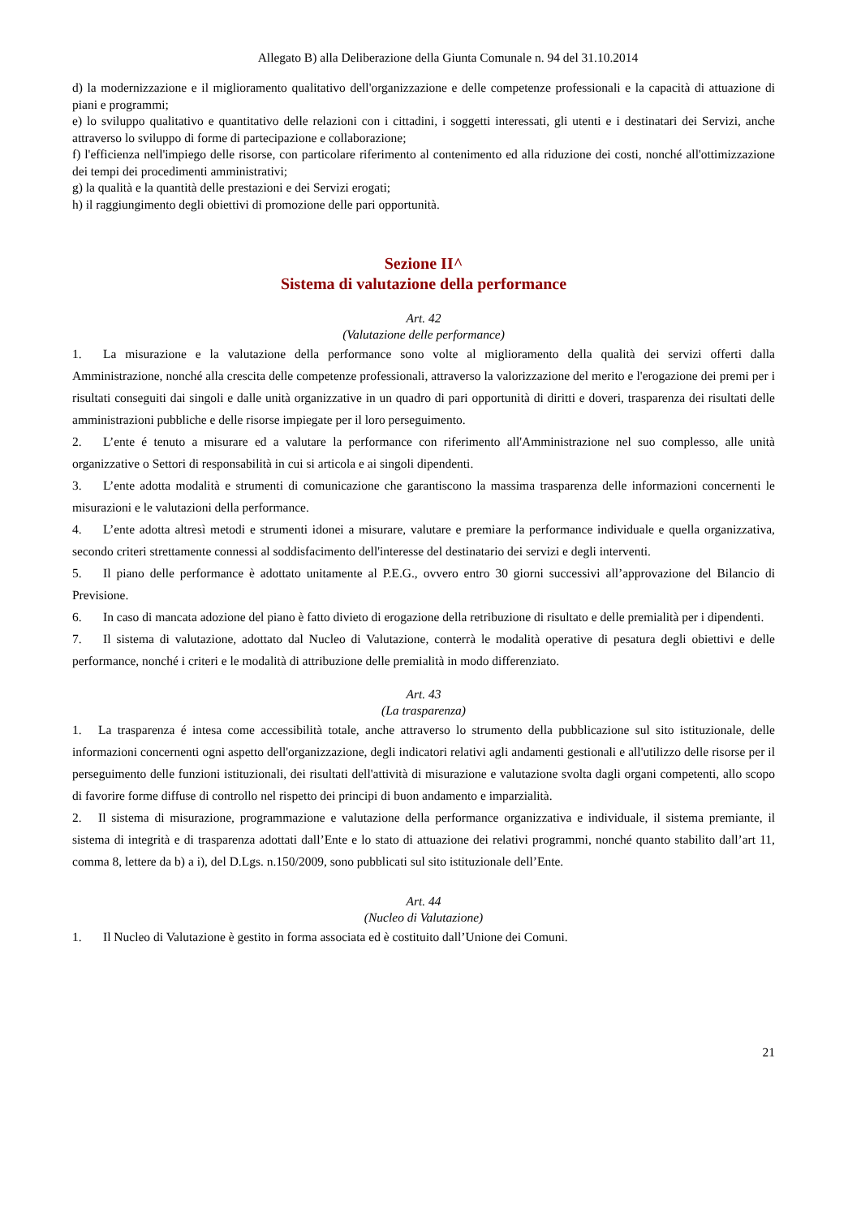Allegato B) alla Deliberazione della Giunta Comunale n. 94 del 31.10.2014
d) la modernizzazione e il miglioramento qualitativo dell'organizzazione e delle competenze professionali e la capacità di attuazione di piani e programmi;
e) lo sviluppo qualitativo e quantitativo delle relazioni con i cittadini, i soggetti interessati, gli utenti e i destinatari dei Servizi, anche attraverso lo sviluppo di forme di partecipazione e collaborazione;
f) l'efficienza nell'impiego delle risorse, con particolare riferimento al contenimento ed alla riduzione dei costi, nonché all'ottimizzazione dei tempi dei procedimenti amministrativi;
g) la qualità e la quantità delle prestazioni e dei Servizi erogati;
h) il raggiungimento degli obiettivi di promozione delle pari opportunità.
Sezione II^
Sistema di valutazione della performance
Art. 42
(Valutazione delle performance)
1. La misurazione e la valutazione della performance sono volte al miglioramento della qualità dei servizi offerti dalla Amministrazione, nonché alla crescita delle competenze professionali, attraverso la valorizzazione del merito e l'erogazione dei premi per i risultati conseguiti dai singoli e dalle unità organizzative in un quadro di pari opportunità di diritti e doveri, trasparenza dei risultati delle amministrazioni pubbliche e delle risorse impiegate per il loro perseguimento.
2. L’ente é tenuto a misurare ed a valutare la performance con riferimento all'Amministrazione nel suo complesso, alle unità organizzative o Settori di responsabilità in cui si articola e ai singoli dipendenti.
3. L’ente adotta modalità e strumenti di comunicazione che garantiscono la massima trasparenza delle informazioni concernenti le misurazioni e le valutazioni della performance.
4. L’ente adotta altresì metodi e strumenti idonei a misurare, valutare e premiare la performance individuale e quella organizzativa, secondo criteri strettamente connessi al soddisfacimento dell'interesse del destinatario dei servizi e degli interventi.
5. Il piano delle performance è adottato unitamente al P.E.G., ovvero entro 30 giorni successivi all’approvazione del Bilancio di Previsione.
6. In caso di mancata adozione del piano è fatto divieto di erogazione della retribuzione di risultato e delle premialità per i dipendenti.
7. Il sistema di valutazione, adottato dal Nucleo di Valutazione, conterrà le modalità operative di pesatura degli obiettivi e delle performance, nonché i criteri e le modalità di attribuzione delle premialità in modo differenziato.
Art. 43
(La trasparenza)
1. La trasparenza é intesa come accessibilità totale, anche attraverso lo strumento della pubblicazione sul sito istituzionale, delle informazioni concernenti ogni aspetto dell'organizzazione, degli indicatori relativi agli andamenti gestionali e all'utilizzo delle risorse per il perseguimento delle funzioni istituzionali, dei risultati dell'attività di misurazione e valutazione svolta dagli organi competenti, allo scopo di favorire forme diffuse di controllo nel rispetto dei principi di buon andamento e imparzialità.
2. Il sistema di misurazione, programmazione e valutazione della performance organizzativa e individuale, il sistema premiante, il sistema di integrità e di trasparenza adottati dall’Ente e lo stato di attuazione dei relativi programmi, nonché quanto stabilito dall’art 11, comma 8, lettere da b) a i), del D.Lgs. n.150/2009, sono pubblicati sul sito istituzionale dell’Ente.
Art. 44
(Nucleo di Valutazione)
1. Il Nucleo di Valutazione è gestito in forma associata ed è costituito dall’Unione dei Comuni.
21